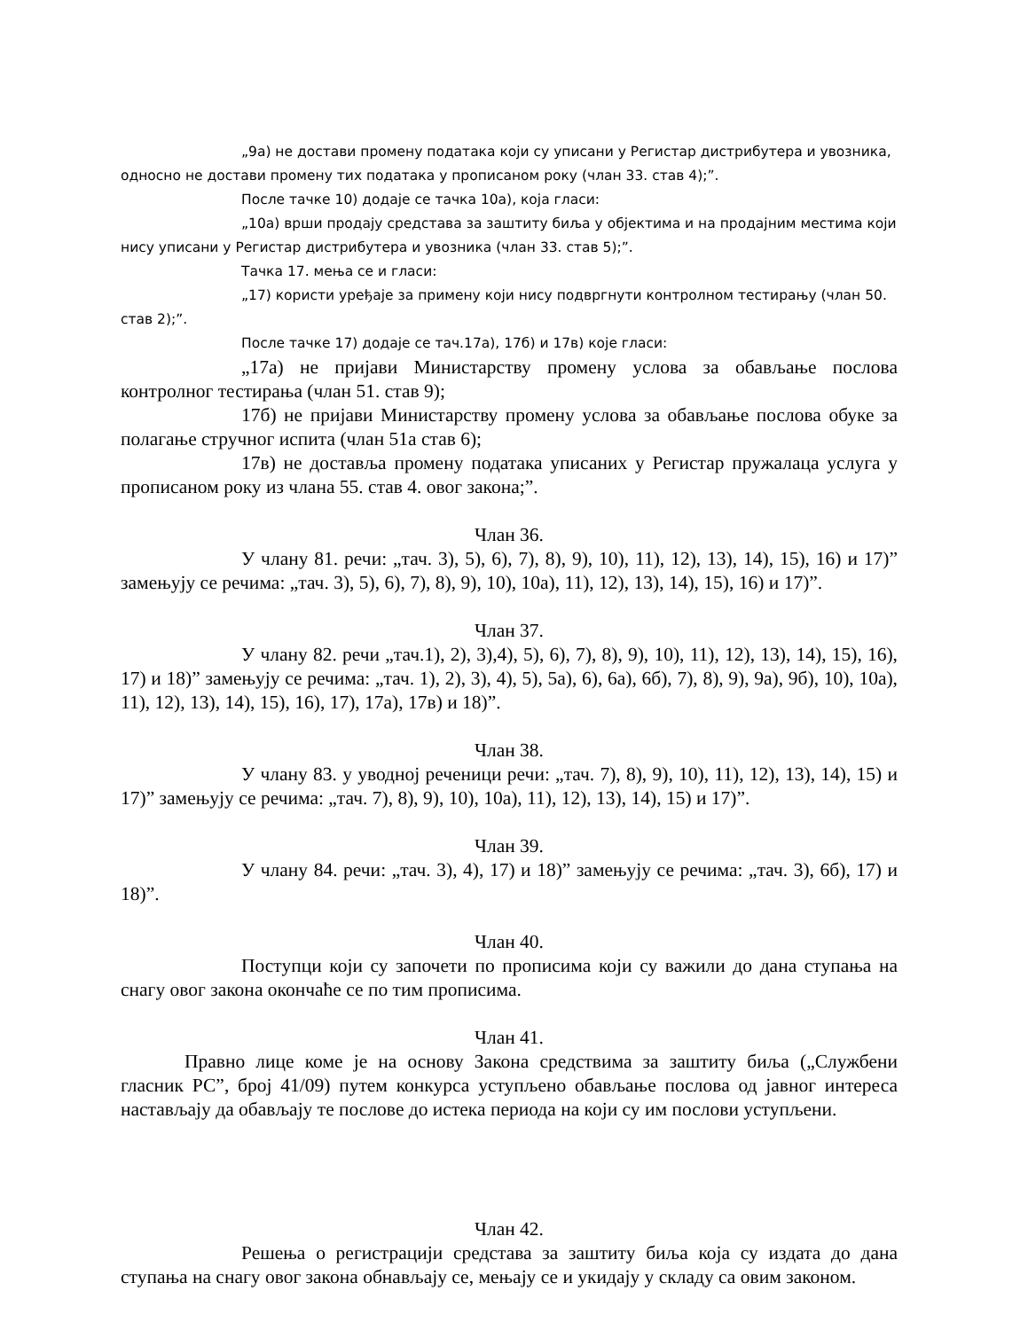„9а) не достави промену података који су уписани у Регистар дистрибутера и увозника, односно не достави промену тих података у прописаном року (члан 33. став 4);”.
После тачке 10) додаје се тачка 10а), која гласи:
„10а) врши продају средстава за заштиту биља у објектима и на продајним местима који нису уписани у Регистар дистрибутера и увозника (члан 33. став 5);”.
Тачка 17. мења се и гласи:
„17) користи уређаје за примену који нису подвргнути контролном тестирању (члан 50. став 2);”.
После тачке 17) додаје се тач.17а), 17б) и 17в) које гласи:
„17а) не пријави Министарству промену услова за обављање послова контролног тестирања (члан 51. став 9);
17б) не пријави Министарству промену услова за обављање послова обуке за полагање стручног испита (члан 51а став 6);
17в) не доставља промену података уписаних у Регистар пружалаца услуга у прописаном року из члана 55. став 4. овог закона;”.
Члан 36.
У члану 81. речи: „тач. 3), 5), 6), 7), 8), 9), 10), 11), 12), 13), 14), 15), 16) и 17)” замењују се речима: „тач. 3), 5), 6), 7), 8), 9), 10), 10а), 11), 12), 13), 14), 15), 16) и 17)”.
Члан 37.
У члану 82. речи „тач.1), 2), 3),4), 5), 6), 7), 8), 9), 10), 11), 12), 13), 14), 15), 16), 17) и 18)” замењују се речима: „тач. 1), 2), 3), 4), 5), 5а), 6), 6а), 6б), 7), 8), 9), 9а), 9б), 10), 10а), 11), 12), 13), 14), 15), 16), 17), 17а), 17в) и 18)”.
Члан 38.
У члану 83. у уводној реченици речи: „тач. 7), 8), 9), 10), 11), 12), 13), 14), 15) и 17)” замењују се речима: „тач. 7), 8), 9), 10), 10а), 11), 12), 13), 14), 15) и 17)”.
Члан 39.
У члану 84. речи: „тач. 3), 4), 17) и 18)” замењују се речима: „тач. 3), 6б), 17) и 18)”.
Члан 40.
Поступци који су започети по прописима који су важили до дана ступања на снагу овог закона окончаће се по тим прописима.
Члан 41.
Правно лице коме је на основу Закона средствима за заштиту биља („Службени гласник РС”, број 41/09) путем конкурса уступљено обављање послова од јавног интереса настављају да обављају те послове до истека периода на који су им послови уступљени.
Члан 42.
Решења о регистрацији средстава за заштиту биља која су издата до дана ступања на снагу овог закона обнављају се, мењају се и укидају у складу са овим законом.